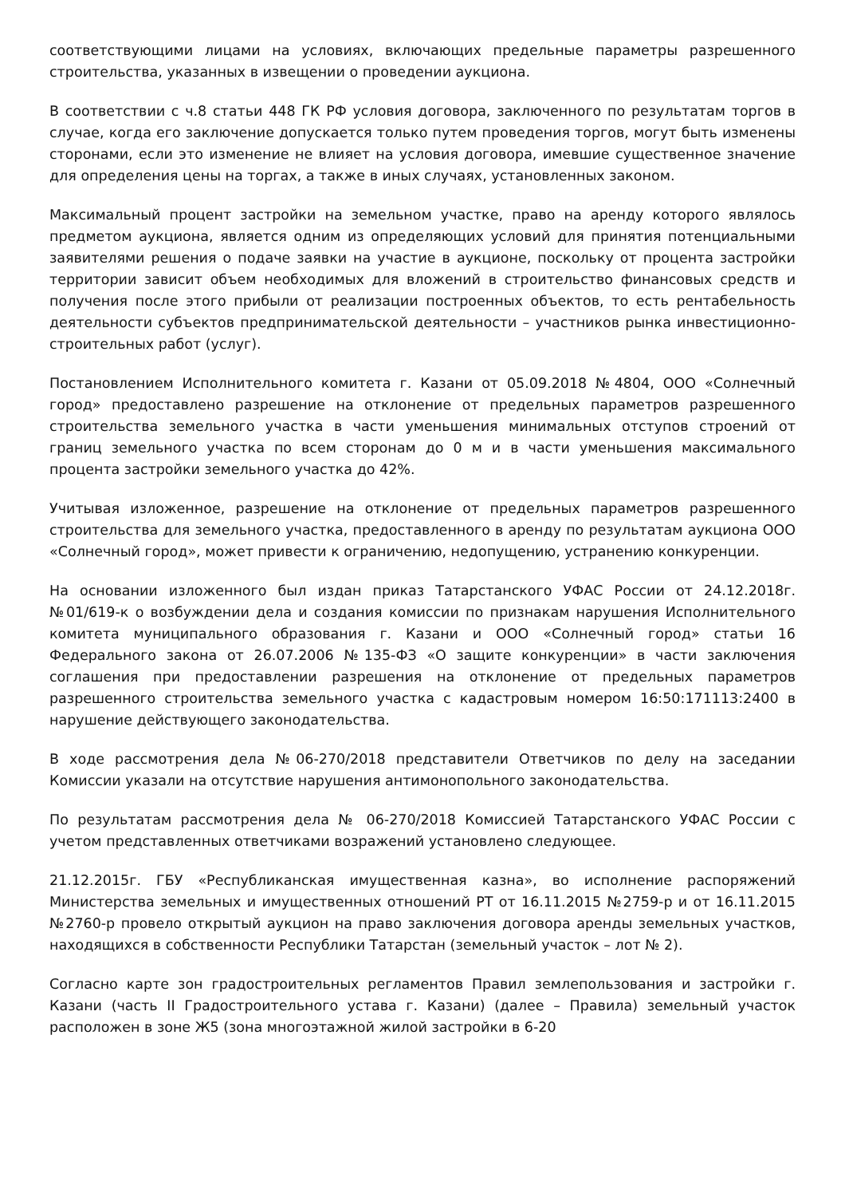соответствующими лицами на условиях, включающих предельные параметры разрешенного строительства, указанных в извещении о проведении аукциона.
В соответствии с ч.8 статьи 448 ГК РФ условия договора, заключенного по результатам торгов в случае, когда его заключение допускается только путем проведения торгов, могут быть изменены сторонами, если это изменение не влияет на условия договора, имевшие существенное значение для определения цены на торгах, а также в иных случаях, установленных законом.
Максимальный процент застройки на земельном участке, право на аренду которого являлось предметом аукциона, является одним из определяющих условий для принятия потенциальными заявителями решения о подаче заявки на участие в аукционе, поскольку от процента застройки территории зависит объем необходимых для вложений в строительство финансовых средств и получения после этого прибыли от реализации построенных объектов, то есть рентабельность деятельности субъектов предпринимательской деятельности – участников рынка инвестиционно-строительных работ (услуг).
Постановлением Исполнительного комитета г. Казани от 05.09.2018 №4804, ООО «Солнечный город» предоставлено разрешение на отклонение от предельных параметров разрешенного строительства земельного участка в части уменьшения минимальных отступов строений от границ земельного участка по всем сторонам до 0 м и в части уменьшения максимального процента застройки земельного участка до 42%.
Учитывая изложенное, разрешение на отклонение от предельных параметров разрешенного строительства для земельного участка, предоставленного в аренду по результатам аукциона ООО «Солнечный город», может привести к ограничению, недопущению, устранению конкуренции.
На основании изложенного был издан приказ Татарстанского УФАС России от 24.12.2018г. №01/619-к о возбуждении дела и создания комиссии по признакам нарушения Исполнительного комитета муниципального образования г. Казани и ООО «Солнечный город» статьи 16 Федерального закона от 26.07.2006 №135-ФЗ «О защите конкуренции» в части заключения соглашения при предоставлении разрешения на отклонение от предельных параметров разрешенного строительства земельного участка с кадастровым номером 16:50:171113:2400 в нарушение действующего законодательства.
В ходе рассмотрения дела №06-270/2018 представители Ответчиков по делу на заседании Комиссии указали на отсутствие нарушения антимонопольного законодательства.
По результатам рассмотрения дела № 06-270/2018 Комиссией Татарстанского УФАС России с учетом представленных ответчиками возражений установлено следующее.
21.12.2015г. ГБУ «Республиканская имущественная казна», во исполнение распоряжений Министерства земельных и имущественных отношений РТ от 16.11.2015 №2759-р и от 16.11.2015 №2760-р провело открытый аукцион на право заключения договора аренды земельных участков, находящихся в собственности Республики Татарстан (земельный участок – лот № 2).
Согласно карте зон градостроительных регламентов Правил землепользования и застройки г. Казани (часть II Градостроительного устава г. Казани) (далее – Правила) земельный участок расположен в зоне Ж5 (зона многоэтажной жилой застройки в 6-20